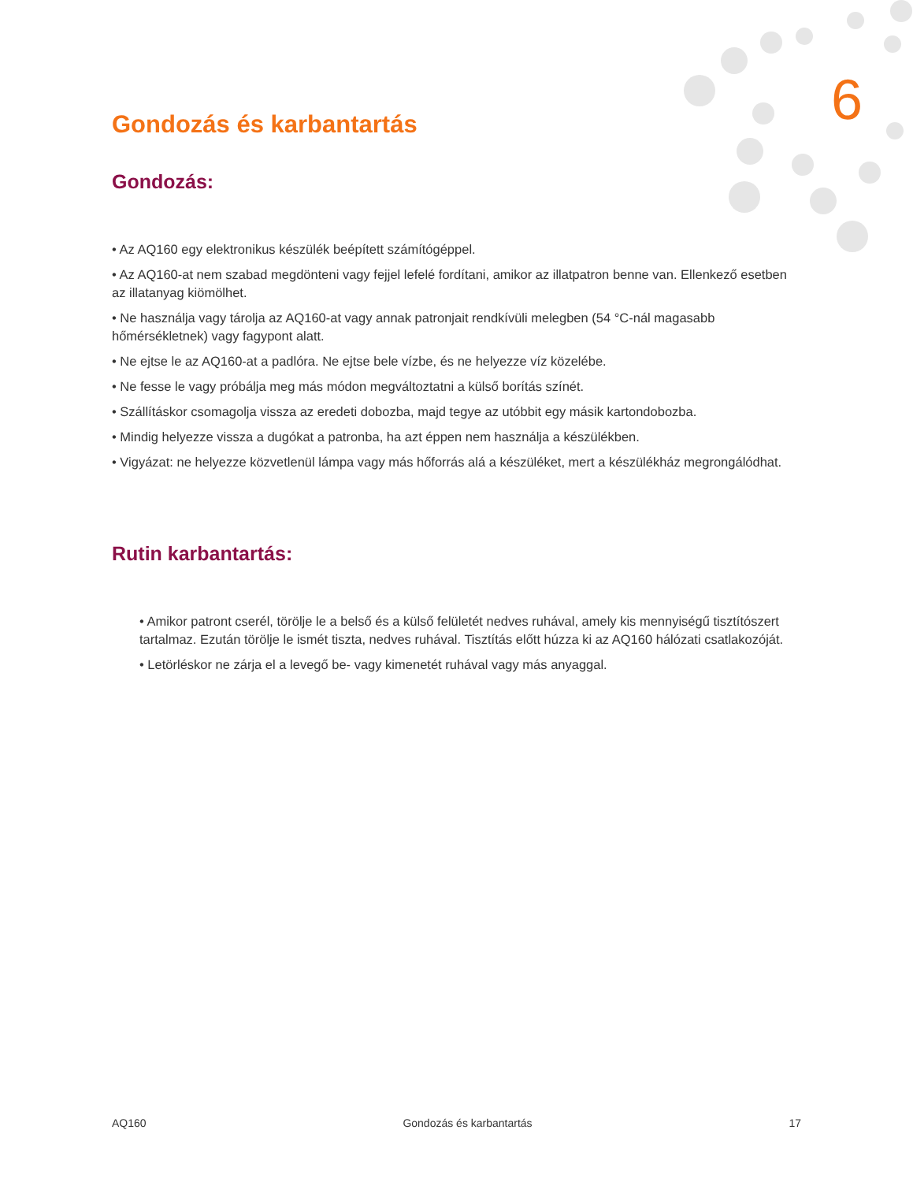6
Gondozás és karbantartás
Gondozás:
• Az AQ160 egy elektronikus készülék beépített számítógéppel.
• Az AQ160-at nem szabad megdönteni vagy fejjel lefelé fordítani, amikor az illatpatron benne van. Ellenkező esetben az illatanyag kiömölhet.
• Ne használja vagy tárolja az AQ160-at vagy annak patronjait rendkívüli melegben (54 °C-nál magasabb hőmérsékletnek) vagy fagypont alatt.
• Ne ejtse le az AQ160-at a padlóra. Ne ejtse bele vízbe, és ne helyezze víz közelébe.
• Ne fesse le vagy próbálja meg más módon megváltoztatni a külső borítás színét.
• Szállításkor csomagolja vissza az eredeti dobozba, majd tegye az utóbbit egy másik kartondobozba.
• Mindig helyezze vissza a dugókat a patronba, ha azt éppen nem használja a készülékben.
• Vigyázat: ne helyezze közvetlenül lámpa vagy más hőforrás alá a készüléket, mert a készülékház megrongálódhat.
Rutin karbantartás:
• Amikor patront cserél, törölje le a belső és a külső felületét nedves ruhával, amely kis mennyiségű tisztítószert tartalmaz. Ezután törölje le ismét tiszta, nedves ruhával. Tisztítás előtt húzza ki az AQ160 hálózati csatlakozóját.
• Letörléskor ne zárja el a levegő be- vagy kimenetét ruhával vagy más anyaggal.
AQ160 Gondozás és karbantartás 17